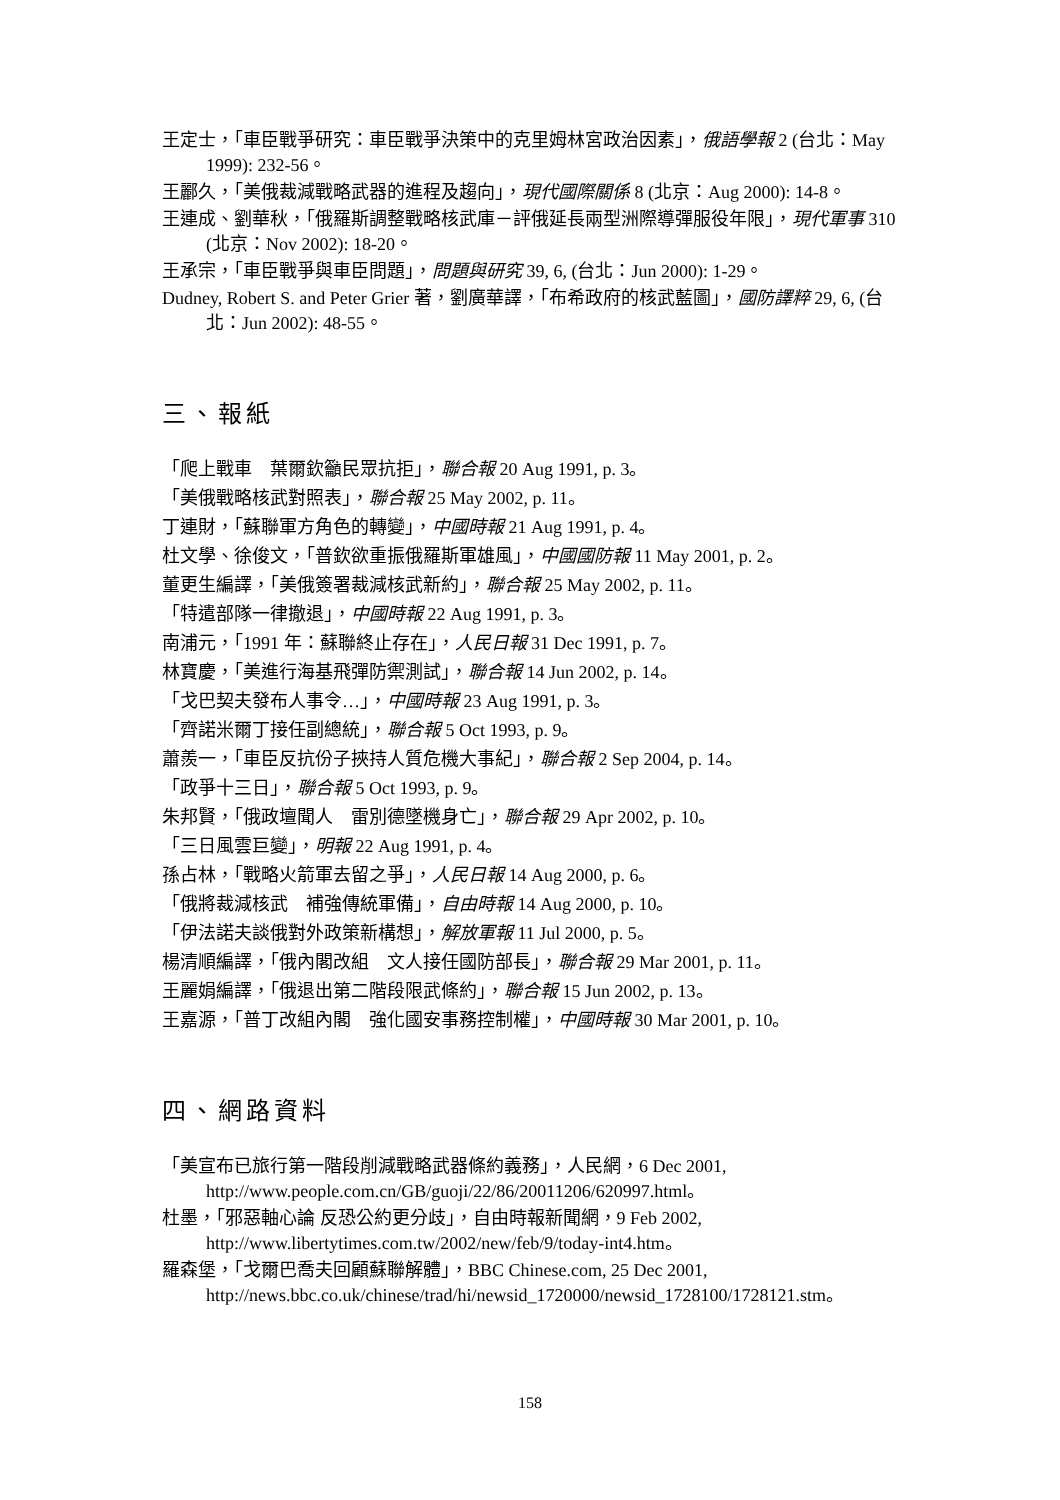王定士，「車臣戰爭研究：車臣戰爭決策中的克里姆林宮政治因素」，俄語學報 2 (台北：May 1999): 232-56。
王酈久，「美俄裁減戰略武器的進程及趨向」，現代國際關係 8 (北京：Aug 2000): 14-8。
王連成、劉華秋，「俄羅斯調整戰略核武庫－評俄延長兩型洲際導彈服役年限」，現代軍事 310 (北京：Nov 2002): 18-20。
王承宗，「車臣戰爭與車臣問題」，問題與研究 39, 6, (台北：Jun 2000): 1-29。
Dudney, Robert S. and Peter Grier 著，劉廣華譯，「布希政府的核武藍圖」，國防譯粹 29, 6, (台北：Jun 2002): 48-55。
三、報紙
「爬上戰車　葉爾欽籲民眾抗拒」，聯合報 20 Aug 1991, p. 3。
「美俄戰略核武對照表」，聯合報 25 May 2002, p. 11。
丁連財，「蘇聯軍方角色的轉變」，中國時報 21 Aug 1991, p. 4。
杜文學、徐俊文，「普欽欲重振俄羅斯軍雄風」，中國國防報 11 May 2001, p. 2。
董更生編譯，「美俄簽署裁減核武新約」，聯合報 25 May 2002, p. 11。
「特遣部隊一律撤退」，中國時報 22 Aug 1991, p. 3。
南浦元，「1991 年：蘇聯終止存在」，人民日報 31 Dec 1991, p. 7。
林寶慶，「美進行海基飛彈防禦測試」，聯合報 14 Jun 2002, p. 14。
「戈巴契夫發布人事令…」，中國時報 23 Aug 1991, p. 3。
「齊諾米爾丁接任副總統」，聯合報 5 Oct 1993, p. 9。
蕭羨一，「車臣反抗份子挾持人質危機大事紀」，聯合報 2 Sep 2004, p. 14。
「政爭十三日」，聯合報 5 Oct 1993, p. 9。
朱邦賢，「俄政壇聞人　雷別德墜機身亡」，聯合報 29 Apr 2002, p. 10。
「三日風雲巨變」，明報 22 Aug 1991, p. 4。
孫占林，「戰略火箭軍去留之爭」，人民日報 14 Aug 2000, p. 6。
「俄將裁減核武　補強傳統軍備」，自由時報 14 Aug 2000, p. 10。
「伊法諾夫談俄對外政策新構想」，解放軍報 11 Jul 2000, p. 5。
楊清順編譯，「俄內閣改組　文人接任國防部長」，聯合報 29 Mar 2001, p. 11。
王麗娟編譯，「俄退出第二階段限武條約」，聯合報 15 Jun 2002, p. 13。
王嘉源，「普丁改組內閣　強化國安事務控制權」，中國時報 30 Mar 2001, p. 10。
四、網路資料
「美宣布已旅行第一階段削減戰略武器條約義務」，人民網，6 Dec 2001, http://www.people.com.cn/GB/guoji/22/86/20011206/620997.html。
杜墨，「邪惡軸心論 反恐公約更分歧」，自由時報新聞網，9 Feb 2002, http://www.libertytimes.com.tw/2002/new/feb/9/today-int4.htm。
羅森堡，「戈爾巴喬夫回顧蘇聯解體」，BBC Chinese.com, 25 Dec 2001, http://news.bbc.co.uk/chinese/trad/hi/newsid_1720000/newsid_1728100/1728121.stm。
158